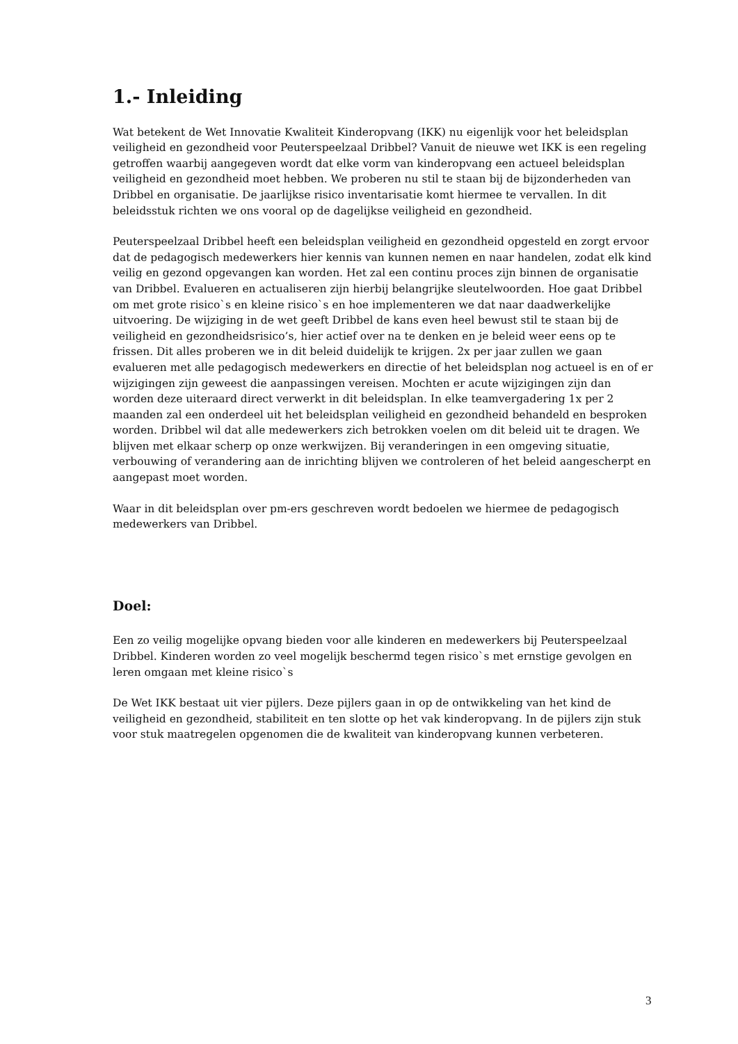1.- Inleiding
Wat betekent de Wet Innovatie Kwaliteit Kinderopvang (IKK) nu eigenlijk voor het beleidsplan veiligheid en gezondheid voor Peuterspeelzaal Dribbel? Vanuit de nieuwe wet IKK is een regeling getroffen waarbij aangegeven wordt dat elke vorm van kinderopvang een actueel beleidsplan veiligheid en gezondheid moet hebben. We proberen nu stil te staan bij de bijzonderheden van Dribbel en organisatie. De jaarlijkse risico inventarisatie komt hiermee te vervallen. In dit beleidsstuk richten we ons vooral op de dagelijkse veiligheid en gezondheid.
Peuterspeelzaal Dribbel heeft een beleidsplan veiligheid en gezondheid opgesteld en zorgt ervoor dat de pedagogisch medewerkers hier kennis van kunnen nemen en naar handelen, zodat elk kind veilig en gezond opgevangen kan worden. Het zal een continu proces zijn binnen de organisatie van Dribbel. Evalueren en actualiseren zijn hierbij belangrijke sleutelwoorden. Hoe gaat Dribbel om met grote risico`s en kleine risico`s en hoe implementeren we dat naar daadwerkelijke uitvoering. De wijziging in de wet geeft Dribbel de kans even heel bewust stil te staan bij de veiligheid en gezondheidsrisico’s, hier actief over na te denken en je beleid weer eens op te frissen. Dit alles proberen we in dit beleid duidelijk te krijgen. 2x per jaar zullen we gaan evalueren met alle pedagogisch medewerkers en directie of het beleidsplan nog actueel is en of er wijzigingen zijn geweest die aanpassingen vereisen. Mochten er acute wijzigingen zijn dan worden deze uiteraard direct verwerkt in dit beleidsplan. In elke teamvergadering 1x per 2 maanden zal een onderdeel uit het beleidsplan veiligheid en gezondheid behandeld en besproken worden. Dribbel wil dat alle medewerkers zich betrokken voelen om dit beleid uit te dragen. We blijven met elkaar scherp op onze werkwijzen. Bij veranderingen in een omgeving situatie, verbouwing of verandering aan de inrichting blijven we controleren of het beleid aangescherpt en aangepast moet worden.
Waar in dit beleidsplan over pm-ers geschreven wordt bedoelen we hiermee de pedagogisch medewerkers van Dribbel.
Doel:
Een zo veilig mogelijke opvang bieden voor alle kinderen en medewerkers bij Peuterspeelzaal Dribbel. Kinderen worden zo veel mogelijk beschermd tegen risico`s met ernstige gevolgen en leren omgaan met kleine risico`s
De Wet IKK bestaat uit vier pijlers. Deze pijlers gaan in op de ontwikkeling van het kind de veiligheid en gezondheid, stabiliteit en ten slotte op het vak kinderopvang. In de pijlers zijn stuk voor stuk maatregelen opgenomen die de kwaliteit van kinderopvang kunnen verbeteren.
3